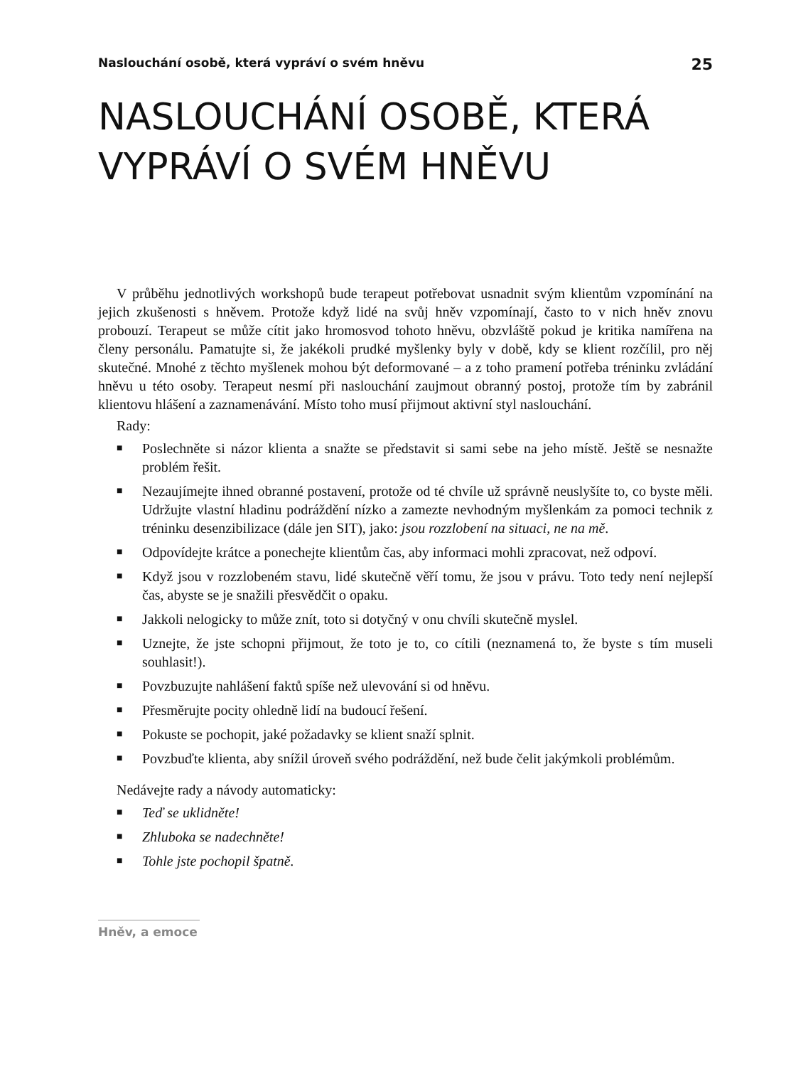Naslouchání osobě, která vypráví o svém hněvu 25
NASLOUCHÁNÍ OSOBĚ, KTERÁ VYPRÁVÍ O SVÉM HNĚVU
V průběhu jednotlivých workshopů bude terapeut potřebovat usnadnit svým klientům vzpomínání na jejich zkušenosti s hněvem. Protože když lidé na svůj hněv vzpomínají, často to v nich hněv znovu probouzí. Terapeut se může cítit jako hromosvod tohoto hněvu, obzvláště pokud je kritika namířena na členy personálu. Pamatujte si, že jakékoli prudké myšlenky byly v době, kdy se klient rozčílil, pro něj skutečné. Mnohé z těchto myšlenek mohou být deformované – a z toho pramení potřeba tréninku zvládání hněvu u této osoby. Terapeut nesmí při naslouchání zaujmout obranný postoj, protože tím by zabránil klientovu hlášení a zaznamenávání. Místo toho musí přijmout aktivní styl naslouchání.
Rady:
■ Poslechněte si názor klienta a snažte se představit si sami sebe na jeho místě. Ještě se nesnažte problém řešit.
■ Nezaujímejte ihned obranné postavení, protože od té chvíle už správně neuslyšíte to, co byste měli. Udržujte vlastní hladinu podráždění nízko a zamezte nevhodným myšlenkám za pomoci technik z tréninku desenzibilizace (dále jen SIT), jako: jsou rozzlobení na situaci, ne na mě.
■ Odpovídejte krátce a ponechejte klientům čas, aby informaci mohli zpracovat, než odpoví.
■ Když jsou v rozzlobeném stavu, lidé skutečně věří tomu, že jsou v právu. Toto tedy není nejlepší čas, abyste se je snažili přesvědčit o opaku.
■ Jakkoli nelogicky to může znít, toto si dotyčný v onu chvíli skutečně myslel.
■ Uznejte, že jste schopni přijmout, že toto je to, co cítili (neznamená to, že byste s tím museli souhlasit!).
■ Povzbuzujte nahlášení faktů spíše než ulevování si od hněvu.
■ Přesměrujte pocity ohledně lidí na budoucí řešení.
■ Pokuste se pochopit, jaké požadavky se klient snaží splnit.
■ Povzbuďte klienta, aby snížil úroveň svého podráždění, než bude čelit jakýmkoli problémům.
Nedávejte rady a návody automaticky:
■ Teď se uklidněte!
■ Zhluboka se nadechněte!
■ Tohle jste pochopil špatně.
Hněv, a emoce